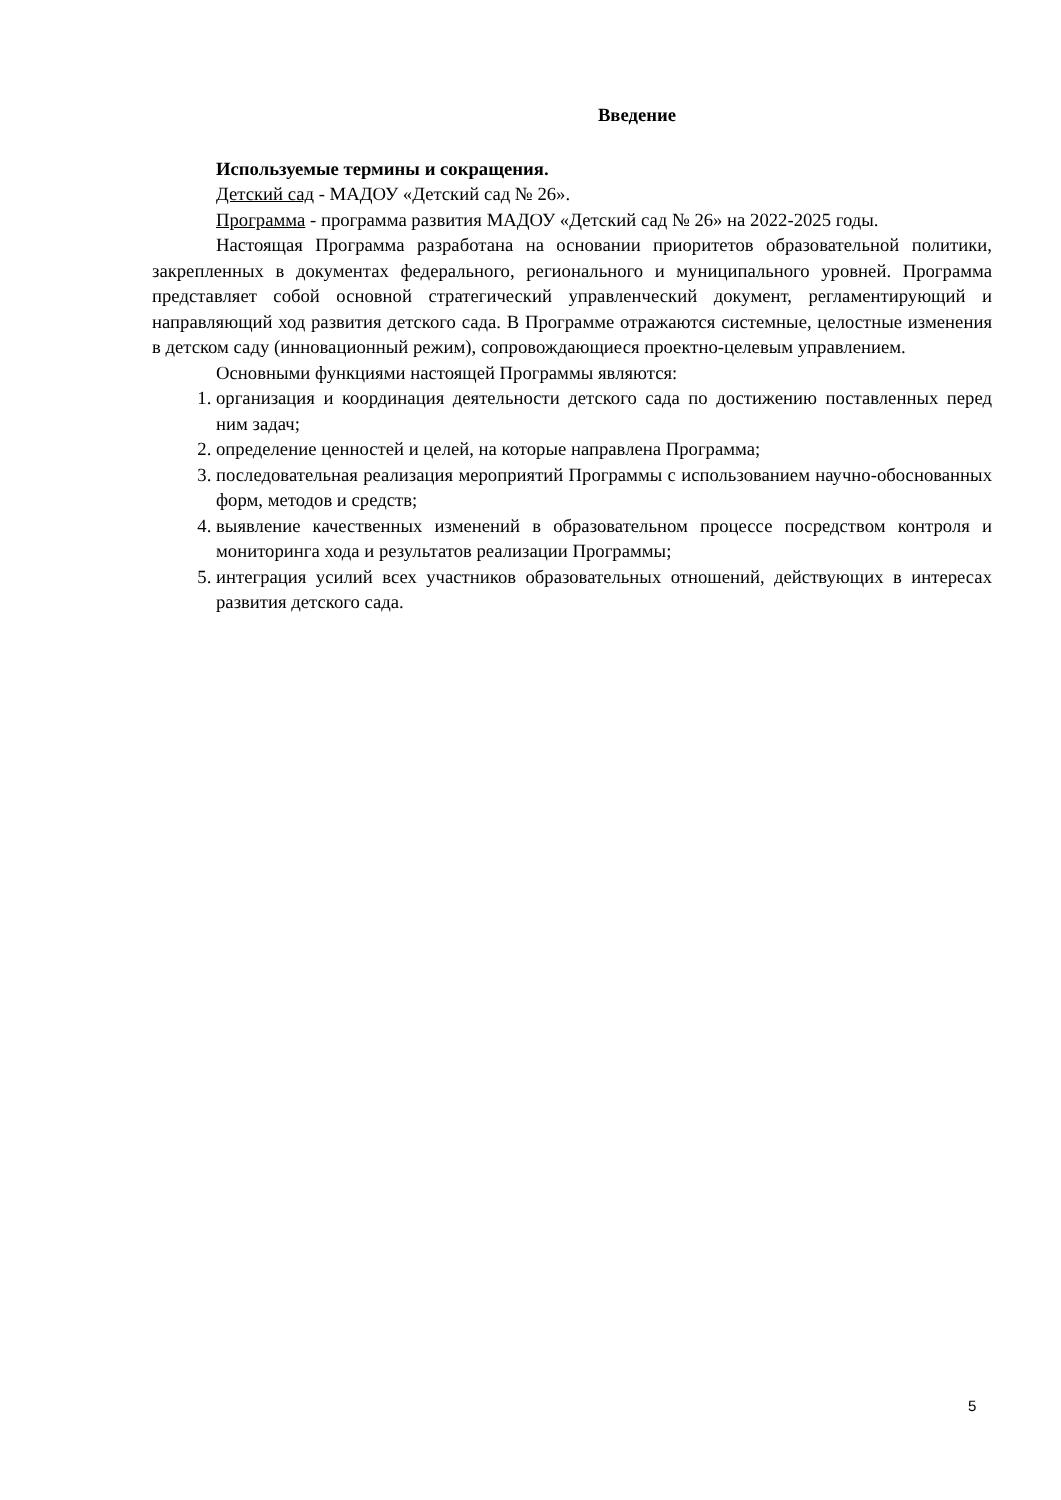Введение
Используемые термины и сокращения.
Детский сад - МАДОУ «Детский сад № 26».
Программа - программа развития МАДОУ «Детский сад № 26» на 2022-2025 годы.
Настоящая Программа разработана на основании приоритетов образовательной политики, закрепленных в документах федерального, регионального и муниципального уровней. Программа представляет собой основной стратегический управленческий документ, регламентирующий и направляющий ход развития детского сада. В Программе отражаются системные, целостные изменения в детском саду (инновационный режим), сопровождающиеся проектно-целевым управлением.
Основными функциями настоящей Программы являются:
1. организация и координация деятельности детского сада по достижению поставленных перед ним задач;
2. определение ценностей и целей, на которые направлена Программа;
3. последовательная реализация мероприятий Программы с использованием научно-обоснованных форм, методов и средств;
4. выявление качественных изменений в образовательном процессе посредством контроля и мониторинга хода и результатов реализации Программы;
5. интеграция усилий всех участников образовательных отношений, действующих в интересах развития детского сада.
5